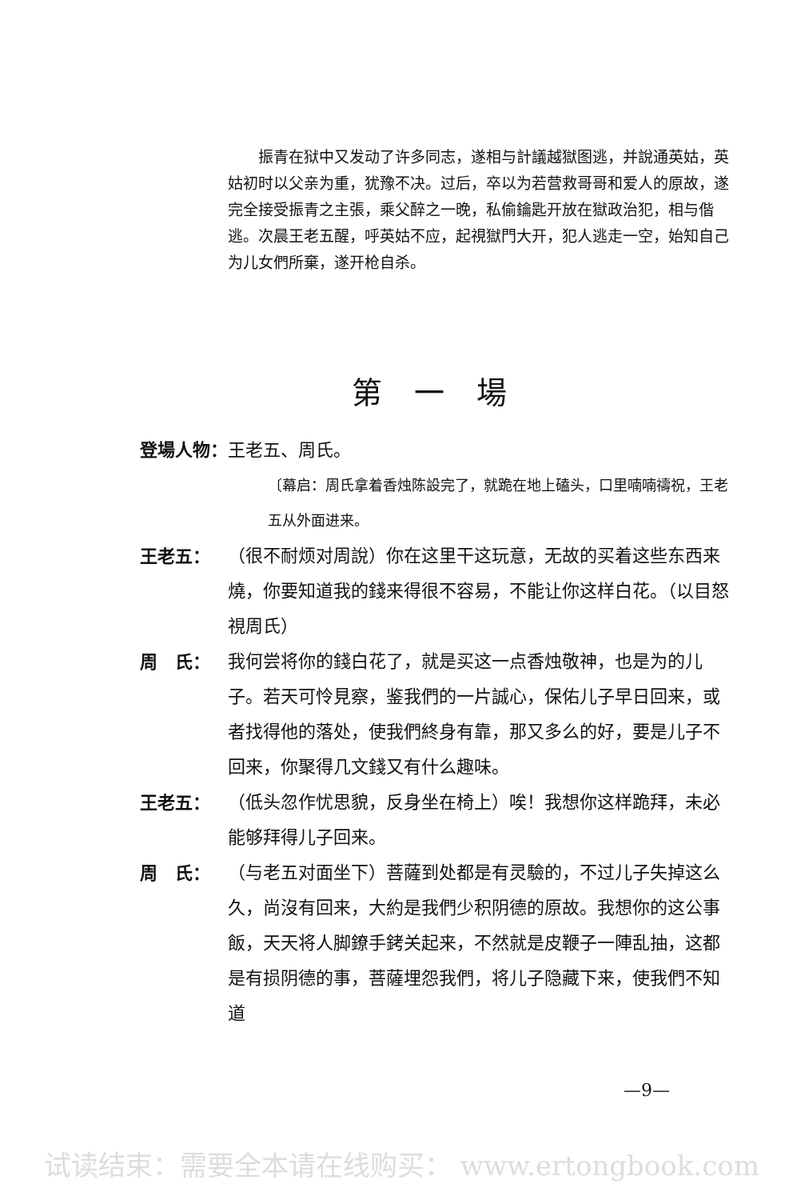振青在狱中又发动了许多同志，遂相与計議越獄图逃，并說通英姑，英姑初时以父亲为重，犹豫不决。过后，卒以为若营救哥哥和爱人的原故，遂完全接受振青之主張，乘父醉之一晚，私偷鑰匙开放在獄政治犯，相与偕逃。次晨王老五醒，呼英姑不应，起視獄門大开，犯人逃走一空，始知自己为儿女們所棄，遂开枪自杀。
第一場
登場人物：王老五、周氏。
〔幕启：周氏拿着香烛陈設完了，就跪在地上磕头，口里喃喃禱祝，王老五从外面进来。
王老五： （很不耐烦对周說）你在这里干这玩意，无故的买着这些东西来燒，你要知道我的錢来得很不容易，不能让你这样白花。（以目怒視周氏）
周　氏： 我何尝将你的錢白花了，就是买这一点香烛敬神，也是为的儿子。若天可怜見察，鉴我們的一片誠心，保佑儿子早日回来，或者找得他的落处，使我們終身有靠，那又多么的好，要是儿子不回来，你聚得几文錢又有什么趣味。
王老五： （低头忽作忧思貌，反身坐在椅上）唉！我想你这样跪拜，未必能够拜得儿子回来。
周　氏： （与老五对面坐下）菩薩到处都是有灵驗的，不过儿子失掉这么久，尚沒有回来，大約是我們少积阴德的原故。我想你的这公事飯，天天将人脚鐐手銬关起来，不然就是皮鞭子一陣乱抽，这都是有损阴德的事，菩薩埋怨我們，将儿子隐藏下来，使我們不知道
—9—
试读结束：需要全本请在线购买： www.ertongbook.com